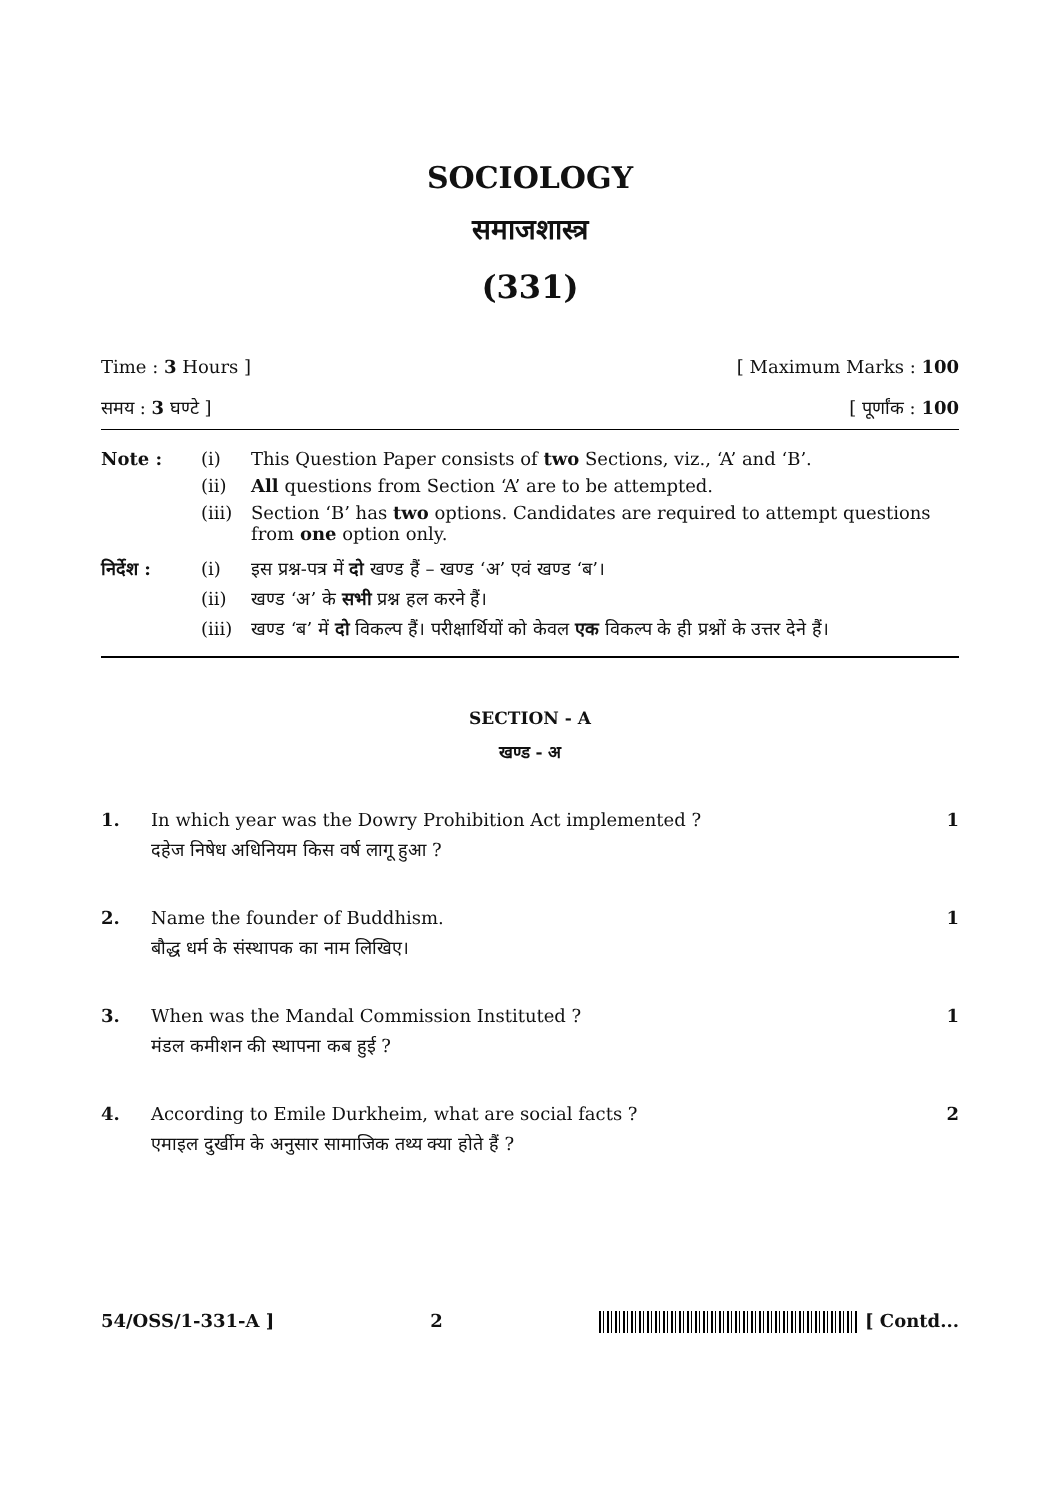SOCIOLOGY
समाजशास्त्र
(331)
Time : 3 Hours ] [ Maximum Marks : 100
समय : 3 घण्टे ] [ पूर्णांक : 100
Note : (i) This Question Paper consists of two Sections, viz., ‘A’ and ‘B’. (ii) All questions from Section ‘A’ are to be attempted. (iii) Section ‘B’ has two options. Candidates are required to attempt questions from one option only.
निर्देश : (i) इस प्रश्न-पत्र में दो खण्ड हैं – खण्ड ‘अ’ एवं खण्ड ‘ब’। (ii) खण्ड ‘अ’ के सभी प्रश्न हल करने हैं। (iii) खण्ड ‘ब’ में दो विकल्प हैं। परीक्षार्थियों को केवल एक विकल्प के ही प्रश्नों के उत्तर देने हैं।
SECTION - A
खण्ड - अ
1. In which year was the Dowry Prohibition Act implemented ?
दहेज निषेध अधिनियम किस वर्ष लागू हुआ ? 1
2. Name the founder of Buddhism.
बौद्ध धर्म के संस्थापक का नाम लिखिए। 1
3. When was the Mandal Commission Instituted ?
मंडल कमीशन की स्थापना कब हुई ? 1
4. According to Emile Durkheim, what are social facts ?
एमाइल दुर्खीम के अनुसार सामाजिक तथ्य क्या होते हैं ? 2
54/OSS/1-331-A ] 2 [ Contd...